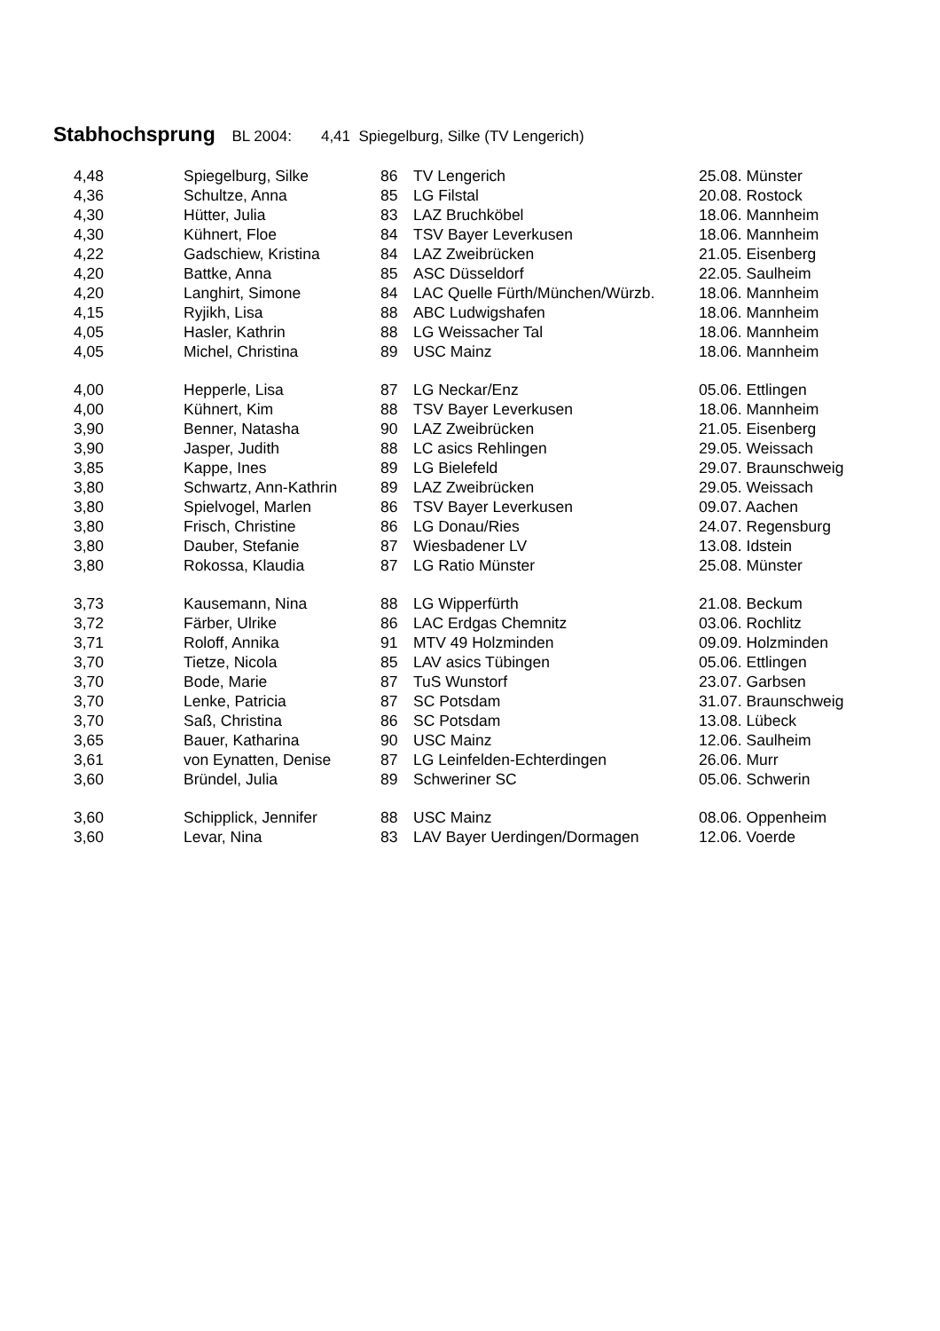Stabhochsprung BL 2004: 4,41 Spiegelburg, Silke (TV Lengerich)
| 4,48 | Spiegelburg, Silke | 86 | TV Lengerich | 25.08. Münster |
| 4,36 | Schultze, Anna | 85 | LG Filstal | 20.08. Rostock |
| 4,30 | Hütter, Julia | 83 | LAZ Bruchköbel | 18.06. Mannheim |
| 4,30 | Kühnert, Floe | 84 | TSV Bayer Leverkusen | 18.06. Mannheim |
| 4,22 | Gadschiew, Kristina | 84 | LAZ Zweibrücken | 21.05. Eisenberg |
| 4,20 | Battke, Anna | 85 | ASC Düsseldorf | 22.05. Saulheim |
| 4,20 | Langhirt, Simone | 84 | LAC Quelle Fürth/München/Würzb. | 18.06. Mannheim |
| 4,15 | Ryjikh, Lisa | 88 | ABC Ludwigshafen | 18.06. Mannheim |
| 4,05 | Hasler, Kathrin | 88 | LG Weissacher Tal | 18.06. Mannheim |
| 4,05 | Michel, Christina | 89 | USC Mainz | 18.06. Mannheim |
| 4,00 | Hepperle, Lisa | 87 | LG Neckar/Enz | 05.06. Ettlingen |
| 4,00 | Kühnert, Kim | 88 | TSV Bayer Leverkusen | 18.06. Mannheim |
| 3,90 | Benner, Natasha | 90 | LAZ Zweibrücken | 21.05. Eisenberg |
| 3,90 | Jasper, Judith | 88 | LC asics Rehlingen | 29.05. Weissach |
| 3,85 | Kappe, Ines | 89 | LG Bielefeld | 29.07. Braunschweig |
| 3,80 | Schwartz, Ann-Kathrin | 89 | LAZ Zweibrücken | 29.05. Weissach |
| 3,80 | Spielvogel, Marlen | 86 | TSV Bayer Leverkusen | 09.07. Aachen |
| 3,80 | Frisch, Christine | 86 | LG Donau/Ries | 24.07. Regensburg |
| 3,80 | Dauber, Stefanie | 87 | Wiesbadener LV | 13.08. Idstein |
| 3,80 | Rokossa, Klaudia | 87 | LG Ratio Münster | 25.08. Münster |
| 3,73 | Kausemann, Nina | 88 | LG Wipperfürth | 21.08. Beckum |
| 3,72 | Färber, Ulrike | 86 | LAC Erdgas Chemnitz | 03.06. Rochlitz |
| 3,71 | Roloff, Annika | 91 | MTV 49 Holzminden | 09.09. Holzminden |
| 3,70 | Tietze, Nicola | 85 | LAV asics Tübingen | 05.06. Ettlingen |
| 3,70 | Bode, Marie | 87 | TuS Wunstorf | 23.07. Garbsen |
| 3,70 | Lenke, Patricia | 87 | SC Potsdam | 31.07. Braunschweig |
| 3,70 | Saß, Christina | 86 | SC Potsdam | 13.08. Lübeck |
| 3,65 | Bauer, Katharina | 90 | USC Mainz | 12.06. Saulheim |
| 3,61 | von Eynatten, Denise | 87 | LG Leinfelden-Echterdingen | 26.06. Murr |
| 3,60 | Bründel, Julia | 89 | Schweriner SC | 05.06. Schwerin |
| 3,60 | Schipplick, Jennifer | 88 | USC Mainz | 08.06. Oppenheim |
| 3,60 | Levar, Nina | 83 | LAV Bayer Uerdingen/Dormagen | 12.06. Voerde |